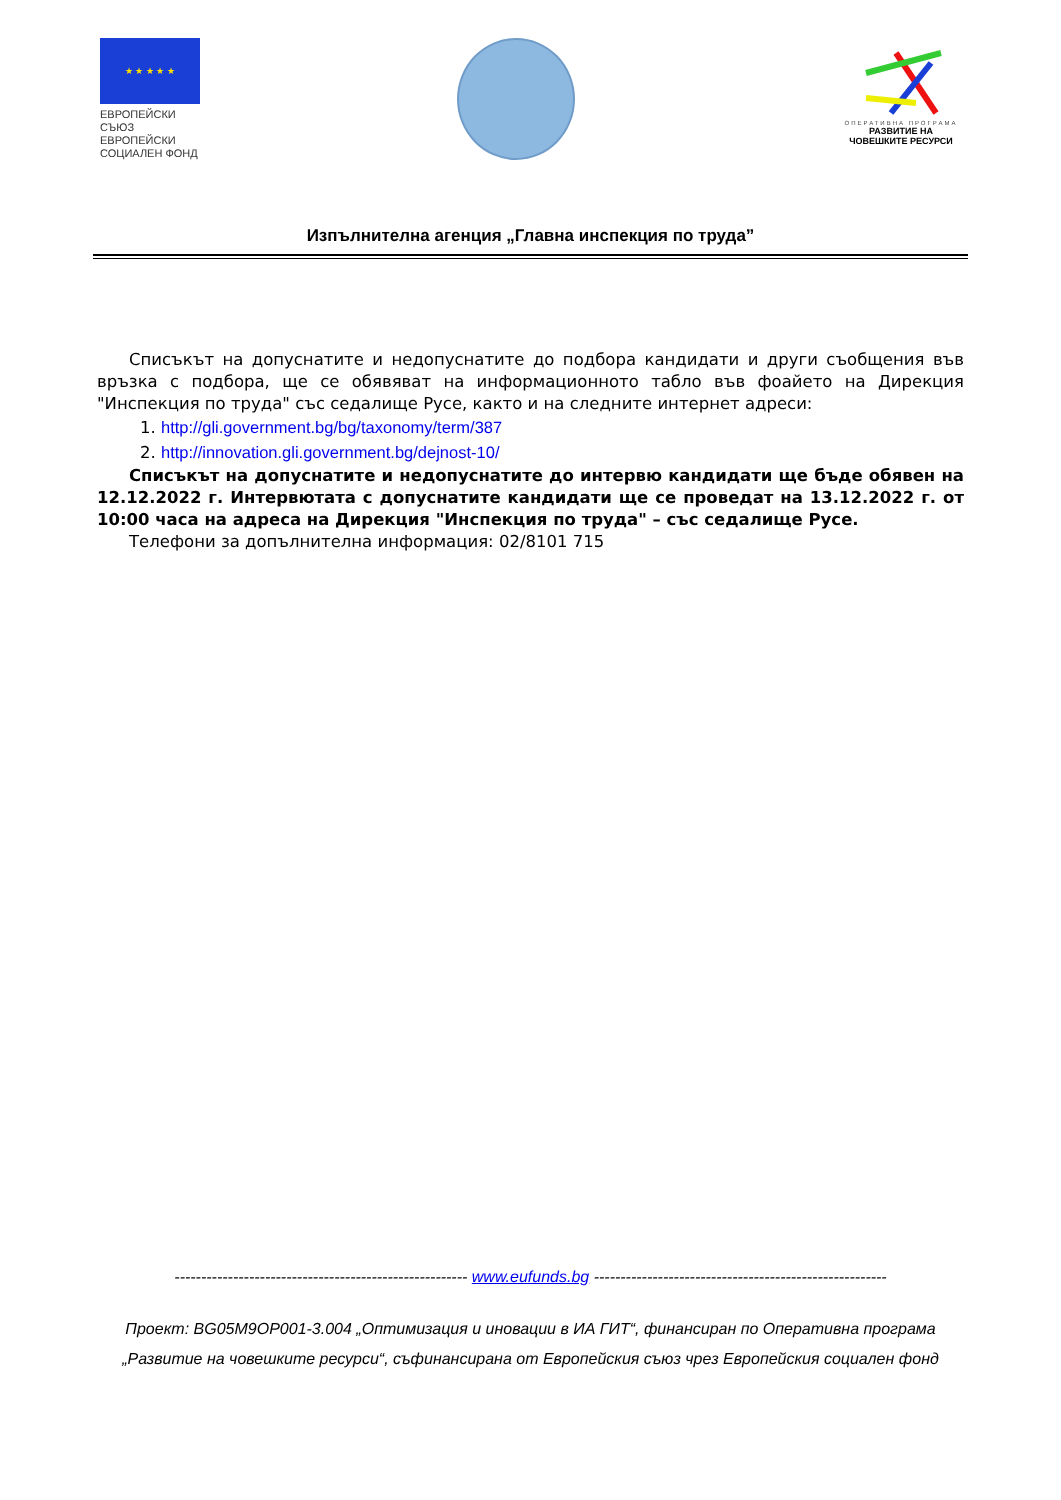★ ★ ★ ★ ★
ЕВРОПЕЙСКИ СЪЮЗ
ЕВРОПЕЙСКИ
СОЦИАЛЕН ФОНД
ОПЕРАТИВНА ПРОГРАМА
РАЗВИТИЕ НА
ЧОВЕШКИТЕ РЕСУРСИ
Изпълнителна агенция „Главна инспекция по труда”
Списъкът на допуснатите и недопуснатите до подбора кандидати и други съобщения във връзка с подбора, ще се обявяват на информационното табло във фоайето на Дирекция "Инспекция по труда" със седалище Русе, както и на следните интернет адреси:
1. http://gli.government.bg/bg/taxonomy/term/387
2. http://innovation.gli.government.bg/dejnost-10/
Списъкът на допуснатите и недопуснатите до интервю кандидати ще бъде обявен на 12.12.2022 г. Интервютата с допуснатите кандидати ще се проведат на 13.12.2022 г. от 10:00 часа на адреса на Дирекция "Инспекция по труда" – със седалище Русе.
Телефони за допълнителна информация: 02/8101 715
------------------------------------------------------- www.eufunds.bg -------------------------------------------------------
Проект: BG05M9OP001-3.004 „Оптимизация и иновации в ИА ГИТ“, финансиран по Оперативна програма „Развитие на човешките ресурси“, съфинансирана от Европейския съюз чрез Европейския социален фонд